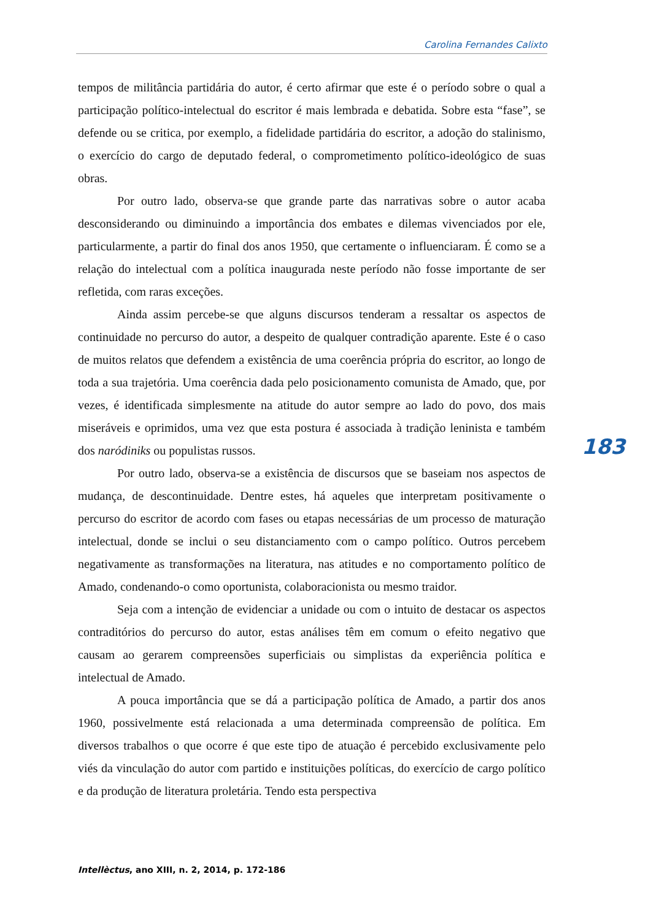Carolina Fernandes Calixto
tempos de militância partidária do autor, é certo afirmar que este é o período sobre o qual a participação político-intelectual do escritor é mais lembrada e debatida. Sobre esta “fase”, se defende ou se critica, por exemplo, a fidelidade partidária do escritor, a adoção do stalinismo, o exercício do cargo de deputado federal, o comprometimento político-ideológico de suas obras.
Por outro lado, observa-se que grande parte das narrativas sobre o autor acaba desconsiderando ou diminuindo a importância dos embates e dilemas vivenciados por ele, particularmente, a partir do final dos anos 1950, que certamente o influenciaram. É como se a relação do intelectual com a política inaugurada neste período não fosse importante de ser refletida, com raras exceções.
Ainda assim percebe-se que alguns discursos tenderam a ressaltar os aspectos de continuidade no percurso do autor, a despeito de qualquer contradição aparente. Este é o caso de muitos relatos que defendem a existência de uma coerência própria do escritor, ao longo de toda a sua trajetória. Uma coerência dada pelo posicionamento comunista de Amado, que, por vezes, é identificada simplesmente na atitude do autor sempre ao lado do povo, dos mais miseráveis e oprimidos, uma vez que esta postura é associada à tradição leninista e também dos naródiniks ou populistas russos.
Por outro lado, observa-se a existência de discursos que se baseiam nos aspectos de mudança, de descontinuidade. Dentre estes, há aqueles que interpretam positivamente o percurso do escritor de acordo com fases ou etapas necessárias de um processo de maturação intelectual, donde se inclui o seu distanciamento com o campo político. Outros percebem negativamente as transformações na literatura, nas atitudes e no comportamento político de Amado, condenando-o como oportunista, colaboracionista ou mesmo traidor.
Seja com a intenção de evidenciar a unidade ou com o intuito de destacar os aspectos contraditórios do percurso do autor, estas análises têm em comum o efeito negativo que causam ao gerarem compreensões superficiais ou simplistas da experiência política e intelectual de Amado.
A pouca importância que se dá a participação política de Amado, a partir dos anos 1960, possivelmente está relacionada a uma determinada compreensão de política. Em diversos trabalhos o que ocorre é que este tipo de atuação é percebido exclusivamente pelo viés da vinculação do autor com partido e instituições políticas, do exercício de cargo político e da produção de literatura proletária. Tendo esta perspectiva
183
Intellèctus, ano XIII, n. 2, 2014, p. 172-186